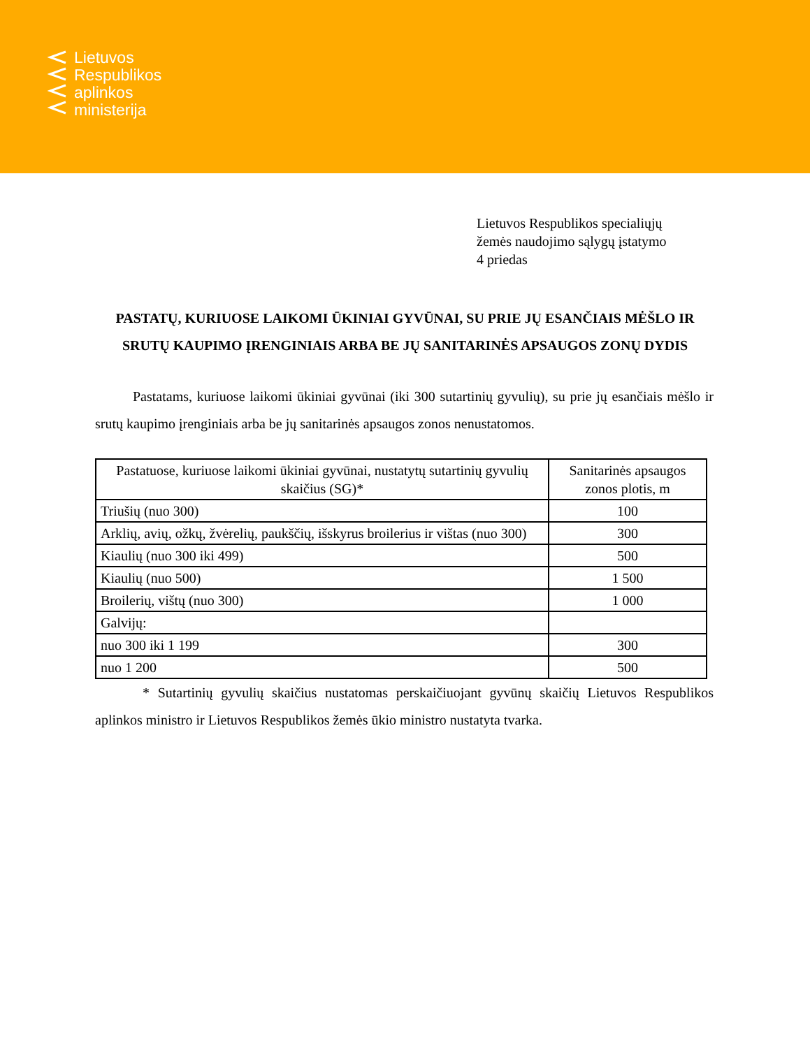Lietuvos
Respublikos
aplinkos
ministerija
Lietuvos Respublikos specialiųjų
žemės naudojimo sąlygų įstatymo
4 priedas
PASTATŲ, KURIUOSE LAIKOMI ŪKINIAI GYVŪNAI, SU PRIE JŲ ESANČIAIS MĖŠLO IR SRUTŲ KAUPIMO ĮRENGINIAIS ARBA BE JŲ SANITARINĖS APSAUGOS ZONŲ DYDIS
Pastatams, kuriuose laikomi ūkiniai gyvūnai (iki 300 sutartinių gyvulių), su prie jų esančiais mėšlo ir srutų kaupimo įrenginiais arba be jų sanitarinės apsaugos zonos nenustatomos.
| Pastatuose, kuriuose laikomi ūkiniai gyvūnai, nustatytų sutartinių gyvulių skaičius (SG)* | Sanitarinės apsaugos zonos plotis, m |
| --- | --- |
| Triušių (nuo 300) | 100 |
| Arklių, avių, ožkų, žvėrelių, paukščių, išskyrus broilerius ir vištas (nuo 300) | 300 |
| Kiaulių (nuo 300 iki 499) | 500 |
| Kiaulių (nuo 500) | 1 500 |
| Broilerių, vištų (nuo 300) | 1 000 |
| Galvijų: | |
| nuo 300 iki 1 199 | 300 |
| nuo 1 200 | 500 |
* Sutartinių gyvulių skaičius nustatomas perskaičiuojant gyvūnų skaičių Lietuvos Respublikos aplinkos ministro ir Lietuvos Respublikos žemės ūkio ministro nustatyta tvarka.